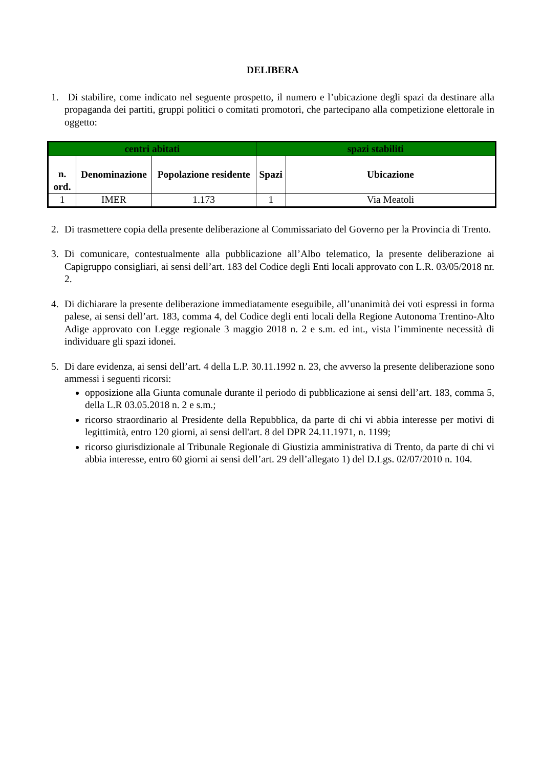DELIBERA
1. Di stabilire, come indicato nel seguente prospetto, il numero e l’ubicazione degli spazi da destinare alla propaganda dei partiti, gruppi politici o comitati promotori, che partecipano alla competizione elettorale in oggetto:
| centri abitati | | | spazi stabiliti | |
| --- | --- | --- | --- | --- |
| n. ord. | Denominazione | Popolazione residente | Spazi | Ubicazione |
| 1 | IMER | 1.173 | 1 | Via Meatoli |
2. Di trasmettere copia della presente deliberazione al Commissariato del Governo per la Provincia di Trento.
3. Di comunicare, contestualmente alla pubblicazione all’Albo telematico, la presente deliberazione ai Capigruppo consigliari, ai sensi dell’art. 183 del Codice degli Enti locali approvato con L.R. 03/05/2018 nr. 2.
4. Di dichiarare la presente deliberazione immediatamente eseguibile, all’unanimità dei voti espressi in forma palese, ai sensi dell’art. 183, comma 4, del Codice degli enti locali della Regione Autonoma Trentino-Alto Adige approvato con Legge regionale 3 maggio 2018 n. 2 e s.m. ed int., vista l’imminente necessità di individuare gli spazi idonei.
5. Di dare evidenza, ai sensi dell’art. 4 della L.P. 30.11.1992 n. 23, che avverso la presente deliberazione sono ammessi i seguenti ricorsi:
opposizione alla Giunta comunale durante il periodo di pubblicazione ai sensi dell’art. 183, comma 5, della L.R 03.05.2018 n. 2 e s.m.;
ricorso straordinario al Presidente della Repubblica, da parte di chi vi abbia interesse per motivi di legittimità, entro 120 giorni, ai sensi dell'art. 8 del DPR 24.11.1971, n. 1199;
ricorso giurisdizionale al Tribunale Regionale di Giustizia amministrativa di Trento, da parte di chi vi abbia interesse, entro 60 giorni ai sensi dell’art. 29 dell’allegato 1) del D.Lgs. 02/07/2010 n. 104.